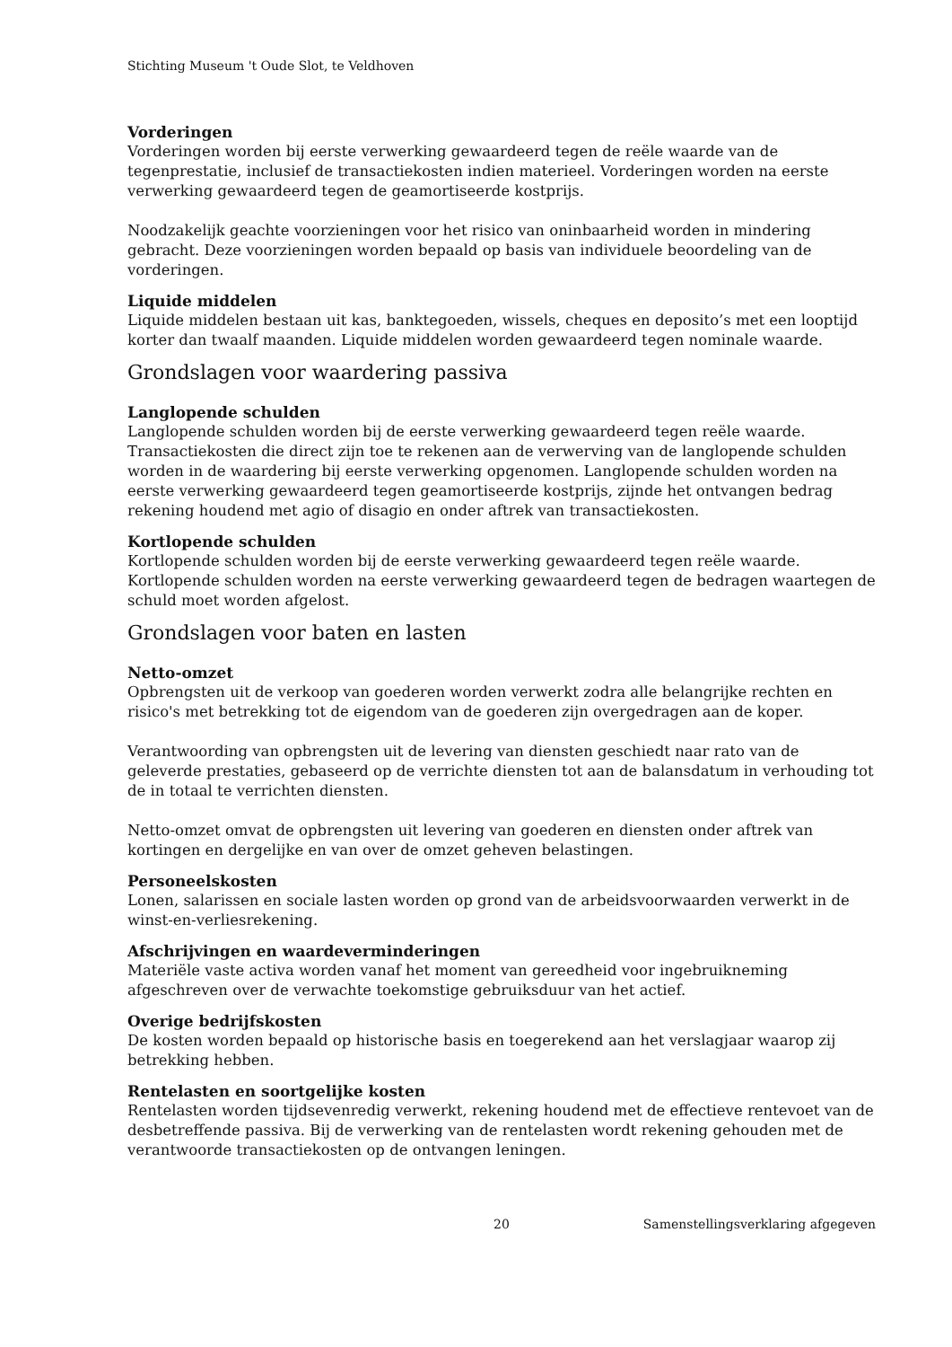Stichting Museum 't Oude Slot, te Veldhoven
Vorderingen
Vorderingen worden bij eerste verwerking gewaardeerd tegen de reële waarde van de tegenprestatie, inclusief de transactiekosten indien materieel. Vorderingen worden na eerste verwerking gewaardeerd tegen de geamortiseerde kostprijs.
Noodzakelijk geachte voorzieningen voor het risico van oninbaarheid worden in mindering gebracht. Deze voorzieningen worden bepaald op basis van individuele beoordeling van de vorderingen.
Liquide middelen
Liquide middelen bestaan uit kas, banktegoeden, wissels, cheques en deposito’s met een looptijd korter dan twaalf maanden. Liquide middelen worden gewaardeerd tegen nominale waarde.
Grondslagen voor waardering passiva
Langlopende schulden
Langlopende schulden worden bij de eerste verwerking gewaardeerd tegen reële waarde. Transactiekosten die direct zijn toe te rekenen aan de verwerving van de langlopende schulden worden in de waardering bij eerste verwerking opgenomen. Langlopende schulden worden na eerste verwerking gewaardeerd tegen geamortiseerde kostprijs, zijnde het ontvangen bedrag rekening houdend met agio of disagio en onder aftrek van transactiekosten.
Kortlopende schulden
Kortlopende schulden worden bij de eerste verwerking gewaardeerd tegen reële waarde. Kortlopende schulden worden na eerste verwerking gewaardeerd tegen de bedragen waartegen de schuld moet worden afgelost.
Grondslagen voor baten en lasten
Netto-omzet
Opbrengsten uit de verkoop van goederen worden verwerkt zodra alle belangrijke rechten en risico's met betrekking tot de eigendom van de goederen zijn overgedragen aan de koper.
Verantwoording van opbrengsten uit de levering van diensten geschiedt naar rato van de geleverde prestaties, gebaseerd op de verrichte diensten tot aan de balansdatum in verhouding tot de in totaal te verrichten diensten.
Netto-omzet omvat de opbrengsten uit levering van goederen en diensten onder aftrek van kortingen en dergelijke en van over de omzet geheven belastingen.
Personeelskosten
Lonen, salarissen en sociale lasten worden op grond van de arbeidsvoorwaarden verwerkt in de winst-en-verliesrekening.
Afschrijvingen en waardeverminderingen
Materiële vaste activa worden vanaf het moment van gereedheid voor ingebruikneming afgeschreven over de verwachte toekomstige gebruiksduur van het actief.
Overige bedrijfskosten
De kosten worden bepaald op historische basis en toegerekend aan het verslagjaar waarop zij betrekking hebben.
Rentelasten en soortgelijke kosten
Rentelasten worden tijdsevenredig verwerkt, rekening houdend met de effectieve rentevoet van de desbetreffende passiva. Bij de verwerking van de rentelasten wordt rekening gehouden met de verantwoorde transactiekosten op de ontvangen leningen.
20 Samenstellingsverklaring afgegeven